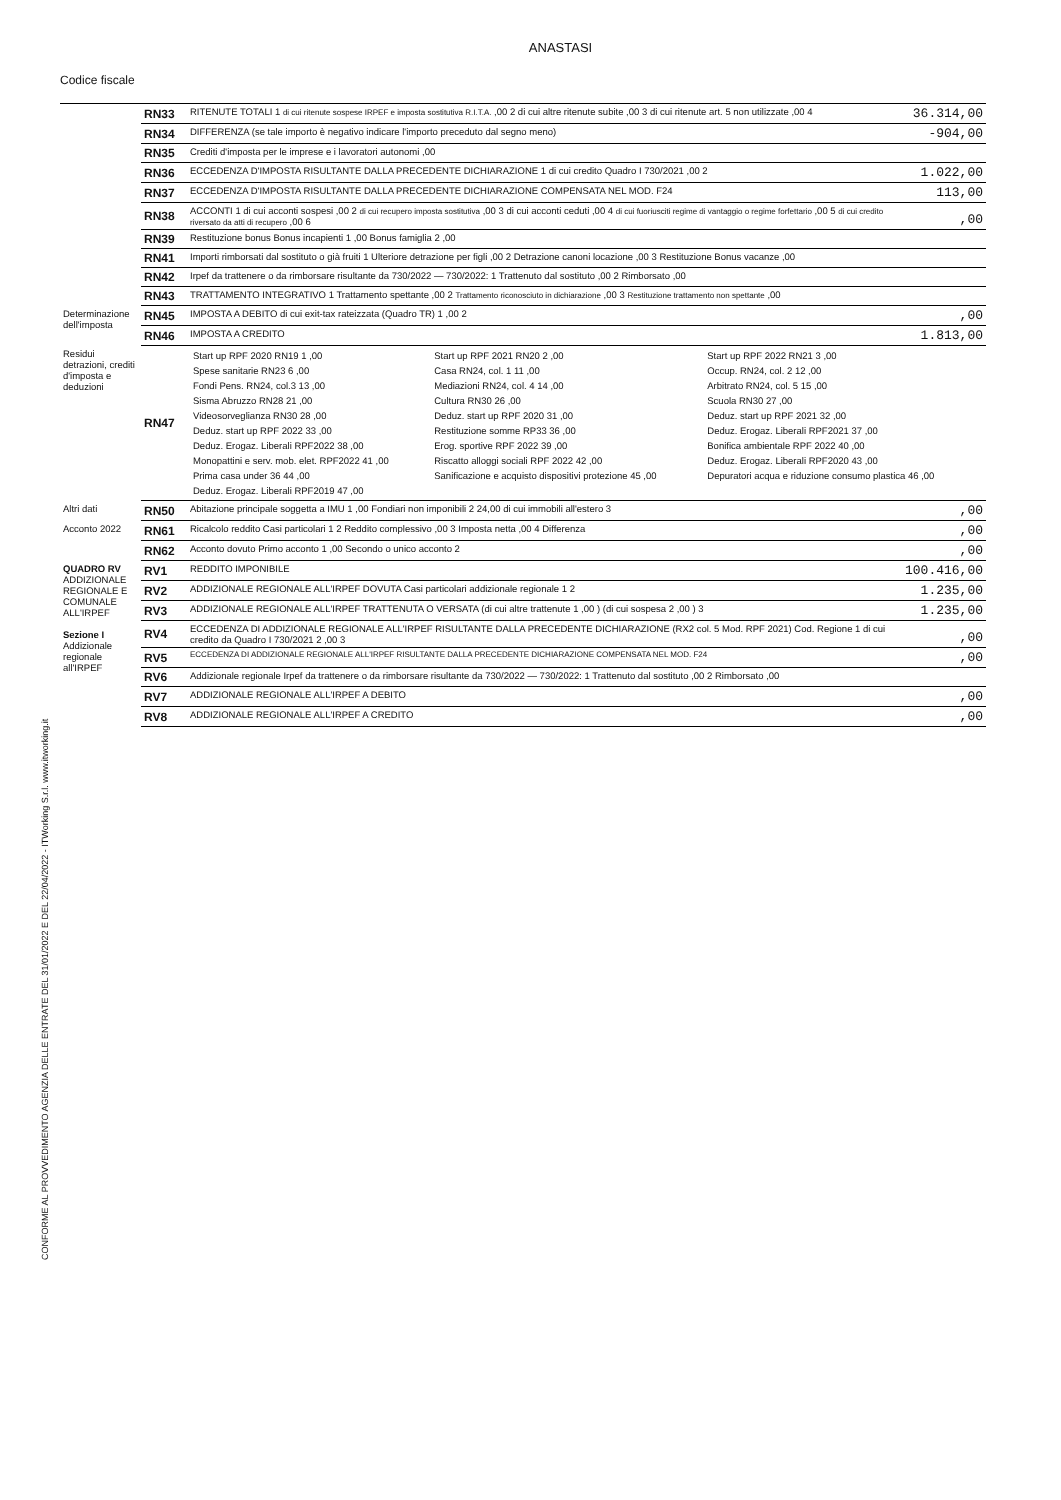ANASTASI
Codice fiscale
CONFORME AL PROVVEDIMENTO AGENZIA DELLE ENTRATE DEL 31/01/2022 E DEL 22/04/2022 - ITWorking S.r.l. www.itworking.it
| | RN33 | RITENUTE TOTALI 1 di cui ritenute sospese IRPEF e imposta sostitutiva R.I.T.A. ,00 2 di cui altre ritenute subite ,00 3 di cui ritenute art. 5 non utilizzate ,00 4 | 36.314,00 |
| | RN34 | DIFFERENZA (se tale importo è negativo indicare l'importo preceduto dal segno meno) | -904,00 |
| | RN35 | Crediti d'imposta per le imprese e i lavoratori autonomi ,00 | |
| | RN36 | ECCEDENZA D'IMPOSTA RISULTANTE DALLA PRECEDENTE DICHIARAZIONE 1 di cui credito Quadro I 730/2021 ,00 2 | 1.022,00 |
| | RN37 | ECCEDENZA D'IMPOSTA RISULTANTE DALLA PRECEDENTE DICHIARAZIONE COMPENSATA NEL MOD. F24 | 113,00 |
| | RN38 | ACCONTI 1 di cui acconti sospesi ,00 2 di cui recupero imposta sostitutiva ,00 3 di cui acconti ceduti ,00 4 di cui fuoriusciti regime di vantaggio o regime forfettario ,00 5 di cui credito riversato da atti di recupero ,00 6 | ,00 |
| | RN39 | Restituzione bonus Bonus incapienti 1 ,00 Bonus famiglia 2 ,00 | |
| | RN41 | Importi rimborsati dal sostituto o già fruiti 1 Ulteriore detrazione per figli ,00 2 Detrazione canoni locazione ,00 3 Restituzione Bonus vacanze ,00 | |
| | RN42 | Irpef da trattenere o da rimborsare risultante da 730/2022 — 730/2022: 1 Trattenuto dal sostituto ,00 2 Rimborsato ,00 | |
| | RN43 | TRATTAMENTO INTEGRATIVO 1 Trattamento spettante ,00 2 Trattamento riconosciuto in dichiarazione ,00 3 Restituzione trattamento non spettante ,00 | |
| Determinazione dell'imposta | RN45 | IMPOSTA A DEBITO di cui exit-tax rateizzata (Quadro TR) 1 ,00 2 | ,00 |
| | RN46 | IMPOSTA A CREDITO | 1.813,00 |
| Residui detrazioni, crediti d'imposta e deduzioni | RN47 | / Start up RPF 2020 RN19 1 ,00 / Start up RPF 2021 RN20 2 ,00 / Start up RPF 2022 RN21 3 ,00 / / Spese sanitarie RN23 6 ,00 / Casa RN24, col. 1 11 ,00 / Occup. RN24, col. 2 12 ,00 / / Fondi Pens. RN24, col.3 13 ,00 / Mediazioni RN24, col. 4 14 ,00 / Arbitrato RN24, col. 5 15 ,00 / / Sisma Abruzzo RN28 21 ,00 / Cultura RN30 26 ,00 / Scuola RN30 27 ,00 / / Videosorveglianza RN30 28 ,00 / Deduz. start up RPF 2020 31 ,00 / Deduz. start up RPF 2021 32 ,00 / / Deduz. start up RPF 2022 33 ,00 / Restituzione somme RP33 36 ,00 / Deduz. Erogaz. Liberali RPF2021 37 ,00 / / Deduz. Erogaz. Liberali RPF2022 38 ,00 / Erog. sportive RPF 2022 39 ,00 / Bonifica ambientale RPF 2022 40 ,00 / / Monopattini e serv. mob. elet. RPF2022 41 ,00 / Riscatto alloggi sociali RPF 2022 42 ,00 / Deduz. Erogaz. Liberali RPF2020 43 ,00 / / Prima casa under 36 44 ,00 / Sanificazione e acquisto dispositivi protezione 45 ,00 / Depuratori acqua e riduzione consumo plastica 46 ,00 / / Deduz. Erogaz. Liberali RPF2019 47 ,00 / / / | |
| Altri dati | RN50 | Abitazione principale soggetta a IMU 1 ,00 Fondiari non imponibili 2 24,00 di cui immobili all'estero 3 | ,00 |
| Acconto 2022 | RN61 | Ricalcolo reddito Casi particolari 1 2 Reddito complessivo ,00 3 Imposta netta ,00 4 Differenza | ,00 |
| | RN62 | Acconto dovuto Primo acconto 1 ,00 Secondo o unico acconto 2 | ,00 |
| QUADRO RV ADDIZIONALE REGIONALE E COMUNALE ALL'IRPEF Sezione I Addizionale regionale all'IRPEF | RV1 | REDDITO IMPONIBILE | 100.416,00 |
| | RV2 | ADDIZIONALE REGIONALE ALL'IRPEF DOVUTA Casi particolari addizionale regionale 1 2 | 1.235,00 |
| | RV3 | ADDIZIONALE REGIONALE ALL'IRPEF TRATTENUTA O VERSATA (di cui altre trattenute 1 ,00 ) (di cui sospesa 2 ,00 ) 3 | 1.235,00 |
| | RV4 | ECCEDENZA DI ADDIZIONALE REGIONALE ALL'IRPEF RISULTANTE DALLA PRECEDENTE DICHIARAZIONE (RX2 col. 5 Mod. RPF 2021) Cod. Regione 1 di cui credito da Quadro I 730/2021 2 ,00 3 | ,00 |
| | RV5 | ECCEDENZA DI ADDIZIONALE REGIONALE ALL'IRPEF RISULTANTE DALLA PRECEDENTE DICHIARAZIONE COMPENSATA NEL MOD. F24 | ,00 |
| | RV6 | Addizionale regionale Irpef da trattenere o da rimborsare risultante da 730/2022 — 730/2022: 1 Trattenuto dal sostituto ,00 2 Rimborsato ,00 | |
| | RV7 | ADDIZIONALE REGIONALE ALL'IRPEF A DEBITO | ,00 |
| | RV8 | ADDIZIONALE REGIONALE ALL'IRPEF A CREDITO | ,00 |